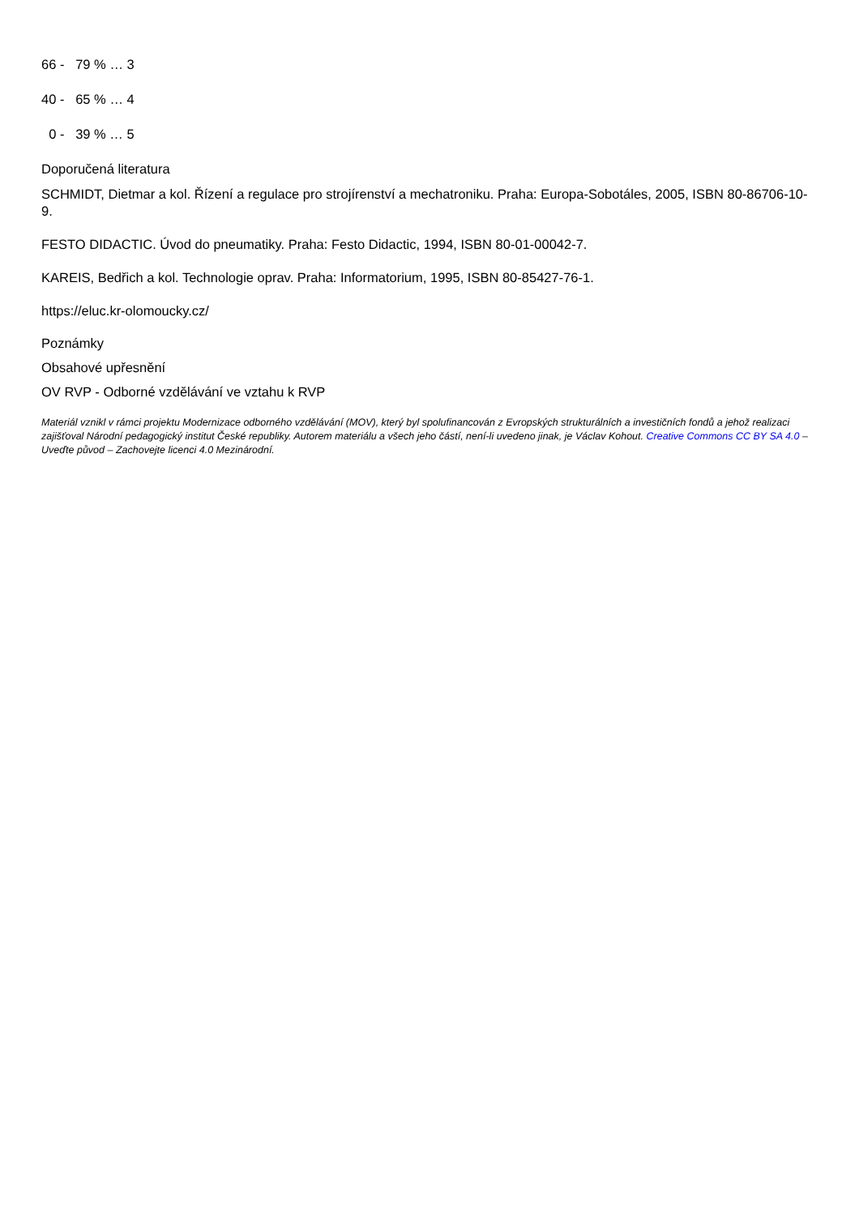66 - 79 % … 3
40 - 65 % … 4
0 - 39 % … 5
Doporučená literatura
SCHMIDT, Dietmar a kol. Řízení a regulace pro strojírenství a mechatroniku. Praha: Europa-Sobotáles, 2005, ISBN 80-86706-10-9.
FESTO DIDACTIC. Úvod do pneumatiky. Praha: Festo Didactic, 1994, ISBN 80-01-00042-7.
KAREIS, Bedřich a kol. Technologie oprav. Praha: Informatorium, 1995, ISBN 80-85427-76-1.
https://eluc.kr-olomoucky.cz/
Poznámky
Obsahové upřesnění
OV RVP - Odborné vzdělávání ve vztahu k RVP
Materiál vznikl v rámci projektu Modernizace odborného vzdělávání (MOV), který byl spolufinancován z Evropských strukturálních a investičních fondů a jehož realizaci zajišťoval Národní pedagogický institut České republiky. Autorem materiálu a všech jeho částí, není-li uvedeno jinak, je Václav Kohout. Creative Commons CC BY SA 4.0 – Uveďte původ – Zachovejte licenci 4.0 Mezinárodní.